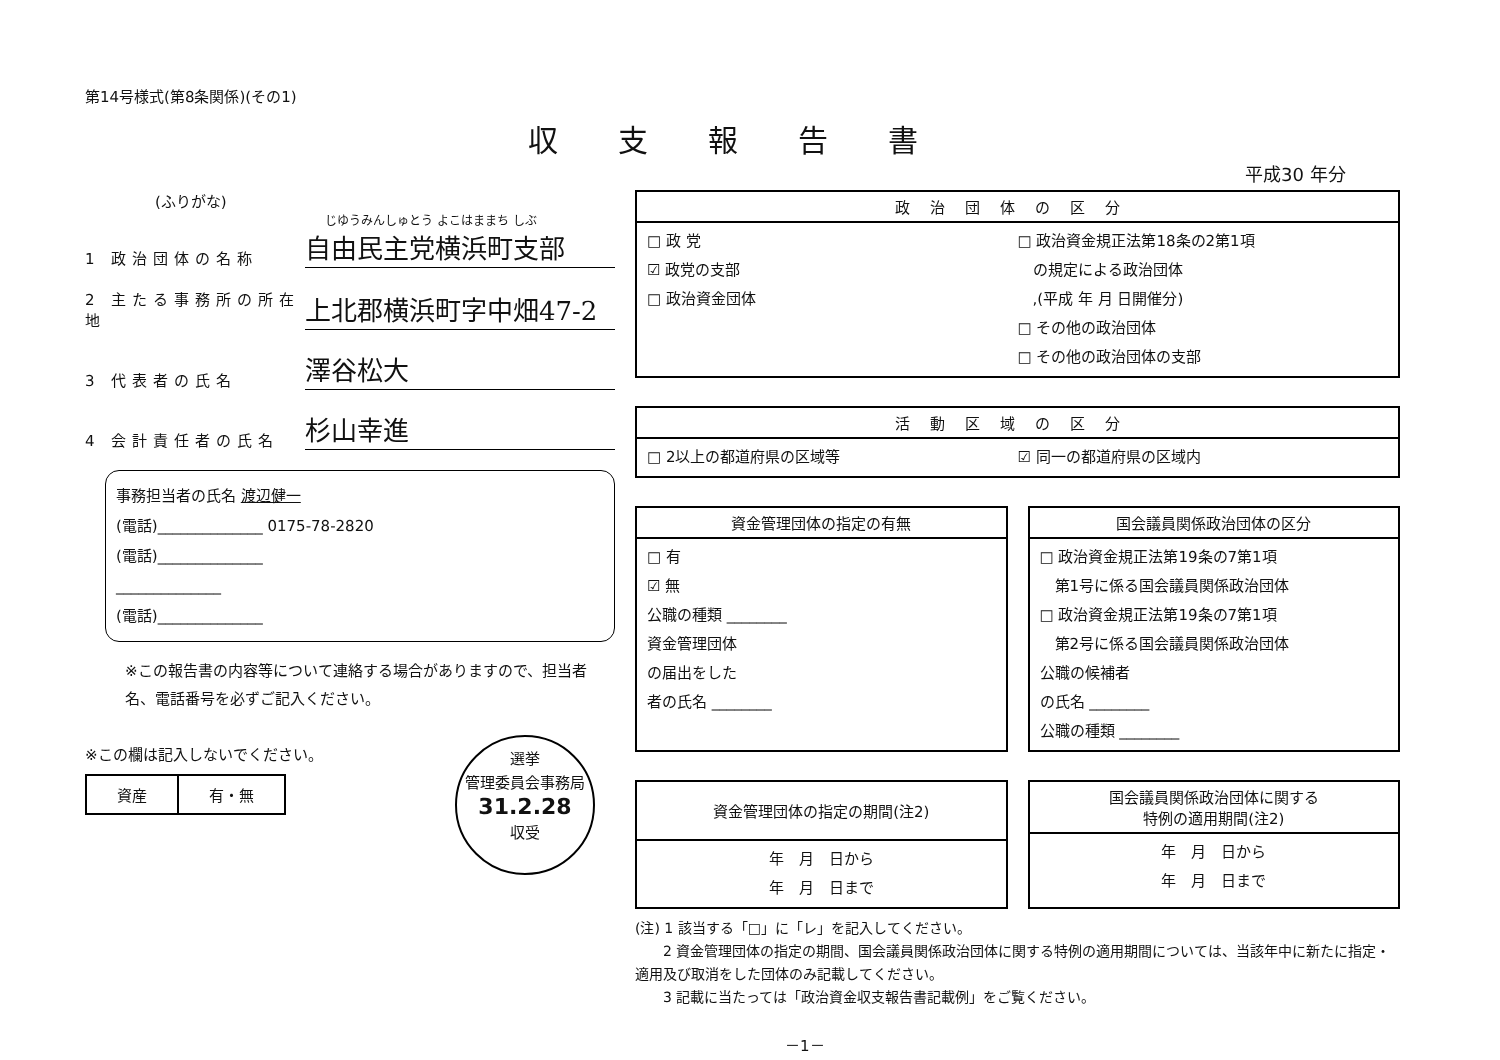第14号様式(第8条関係)(その1)
収支報告書
平成30 年分
(ふりがな)
じゆうみんしゅとう よこはままち しぶ
1 政治団体の名称 自由民主党横浜町支部
2 主たる事務所の所在地 上北郡横浜町字中畑47-2
3 代表者の氏名 澤谷松大
4 会計責任者の氏名 杉山幸進
事務担当者の氏名 渡辺健一
(電話)______________ 0175-78-2820
(電話)______________
______________
(電話)______________
※この報告書の内容等について連絡する場合がありますので、担当者名、電話番号を必ずご記入ください。
※この欄は記入しないでください。
| 資産 | 有・無 |
選挙
管理委員会事務局
31.2.28
収受
政治団体の区分
□ 政 党
☑ 政党の支部
□ 政治資金団体
□ 政治資金規正法第18条の2第1項
　の規定による政治団体
　,(平成 年 月 日開催分)
□ その他の政治団体
□ その他の政治団体の支部
活動区域の区分
□ 2以上の都道府県の区域等
☑ 同一の都道府県の区域内
資金管理団体の指定の有無
□ 有
☑ 無
公職の種類 ________
資金管理団体
の届出をした
者の氏名 ________
国会議員関係政治団体の区分
□ 政治資金規正法第19条の7第1項
　第1号に係る国会議員関係政治団体
□ 政治資金規正法第19条の7第1項
　第2号に係る国会議員関係政治団体
公職の候補者
の氏名 ________
公職の種類 ________
資金管理団体の指定の期間(注2)
年　月　日から
年　月　日まで
国会議員関係政治団体に関する
特例の適用期間(注2)
年　月　日から
年　月　日まで
(注) 1 該当する「□」に「レ」を記入してください。
　　2 資金管理団体の指定の期間、国会議員関係政治団体に関する特例の適用期間については、当該年中に新たに指定・適用及び取消をした団体のみ記載してください。
　　3 記載に当たっては「政治資金収支報告書記載例」をご覧ください。
－1－